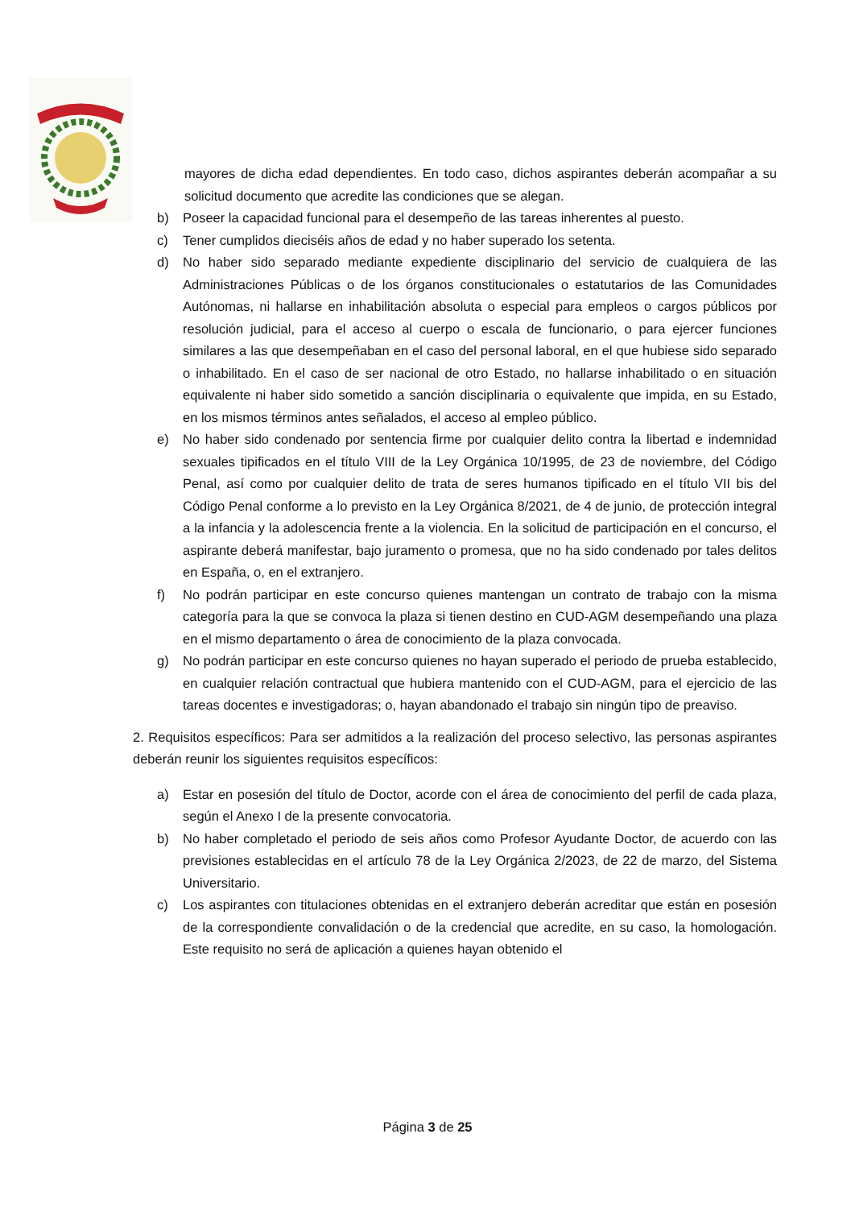mayores de dicha edad dependientes. En todo caso, dichos aspirantes deberán acompañar a su solicitud documento que acredite las condiciones que se alegan.
b) Poseer la capacidad funcional para el desempeño de las tareas inherentes al puesto.
c) Tener cumplidos dieciséis años de edad y no haber superado los setenta.
d) No haber sido separado mediante expediente disciplinario del servicio de cualquiera de las Administraciones Públicas o de los órganos constitucionales o estatutarios de las Comunidades Autónomas, ni hallarse en inhabilitación absoluta o especial para empleos o cargos públicos por resolución judicial, para el acceso al cuerpo o escala de funcionario, o para ejercer funciones similares a las que desempeñaban en el caso del personal laboral, en el que hubiese sido separado o inhabilitado. En el caso de ser nacional de otro Estado, no hallarse inhabilitado o en situación equivalente ni haber sido sometido a sanción disciplinaria o equivalente que impida, en su Estado, en los mismos términos antes señalados, el acceso al empleo público.
e) No haber sido condenado por sentencia firme por cualquier delito contra la libertad e indemnidad sexuales tipificados en el título VIII de la Ley Orgánica 10/1995, de 23 de noviembre, del Código Penal, así como por cualquier delito de trata de seres humanos tipificado en el título VII bis del Código Penal conforme a lo previsto en la Ley Orgánica 8/2021, de 4 de junio, de protección integral a la infancia y la adolescencia frente a la violencia. En la solicitud de participación en el concurso, el aspirante deberá manifestar, bajo juramento o promesa, que no ha sido condenado por tales delitos en España, o, en el extranjero.
f) No podrán participar en este concurso quienes mantengan un contrato de trabajo con la misma categoría para la que se convoca la plaza si tienen destino en CUD-AGM desempeñando una plaza en el mismo departamento o área de conocimiento de la plaza convocada.
g) No podrán participar en este concurso quienes no hayan superado el periodo de prueba establecido, en cualquier relación contractual que hubiera mantenido con el CUD-AGM, para el ejercicio de las tareas docentes e investigadoras; o, hayan abandonado el trabajo sin ningún tipo de preaviso.
2. Requisitos específicos: Para ser admitidos a la realización del proceso selectivo, las personas aspirantes deberán reunir los siguientes requisitos específicos:
a) Estar en posesión del título de Doctor, acorde con el área de conocimiento del perfil de cada plaza, según el Anexo I de la presente convocatoria.
b) No haber completado el periodo de seis años como Profesor Ayudante Doctor, de acuerdo con las previsiones establecidas en el artículo 78 de la Ley Orgánica 2/2023, de 22 de marzo, del Sistema Universitario.
c) Los aspirantes con titulaciones obtenidas en el extranjero deberán acreditar que están en posesión de la correspondiente convalidación o de la credencial que acredite, en su caso, la homologación. Este requisito no será de aplicación a quienes hayan obtenido el
Página 3 de 25